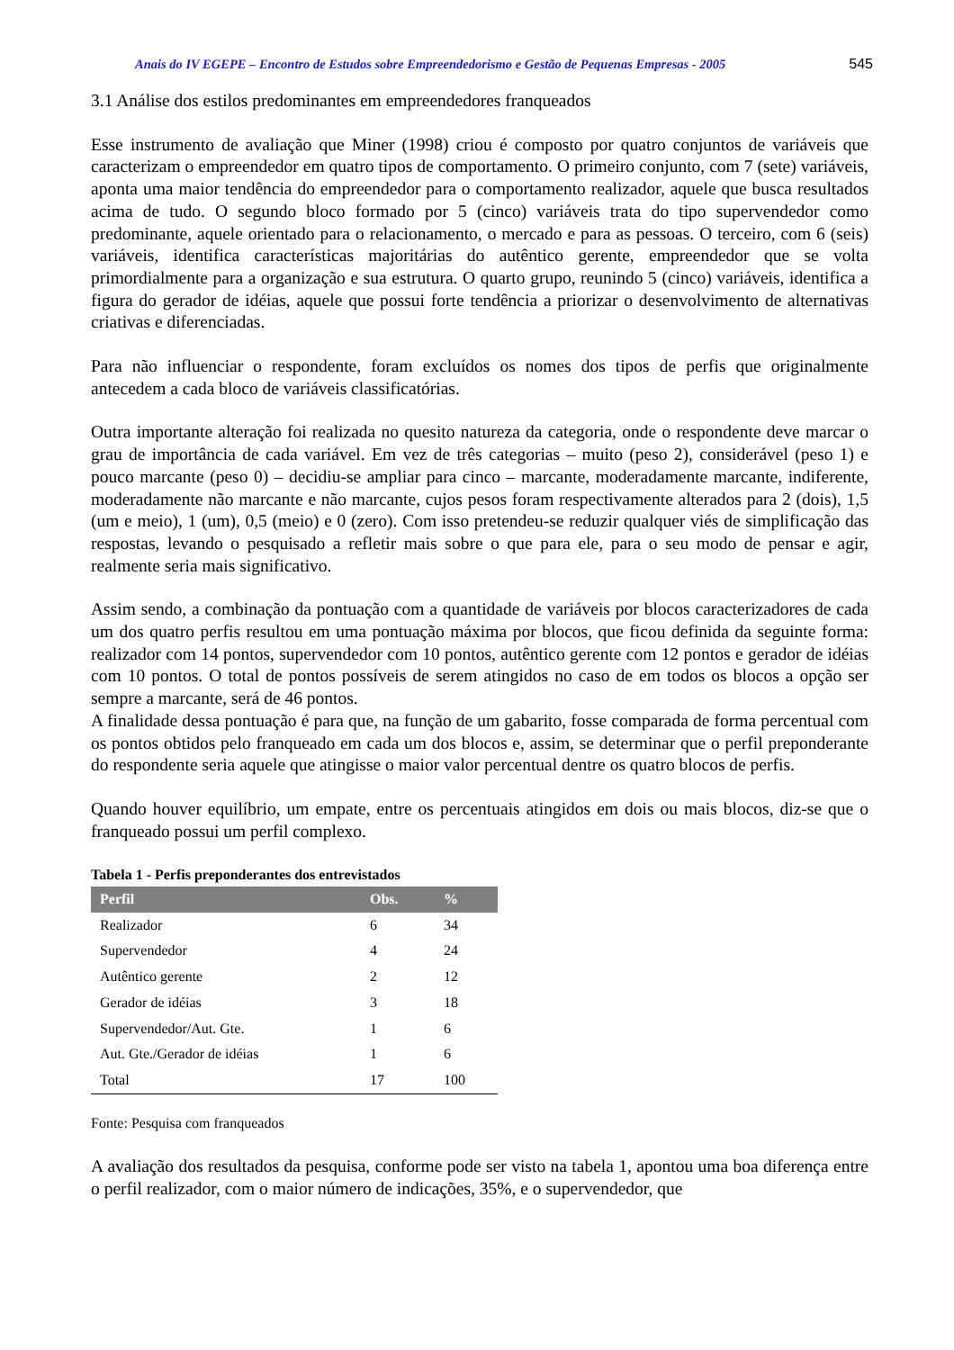Anais do IV EGEPE – Encontro de Estudos sobre Empreendedorismo e Gestão de Pequenas Empresas - 2005 545
3.1 Análise dos estilos predominantes em empreendedores franqueados
Esse instrumento de avaliação que Miner (1998) criou é composto por quatro conjuntos de variáveis que caracterizam o empreendedor em quatro tipos de comportamento. O primeiro conjunto, com 7 (sete) variáveis, aponta uma maior tendência do empreendedor para o comportamento realizador, aquele que busca resultados acima de tudo. O segundo bloco formado por 5 (cinco) variáveis trata do tipo supervendedor como predominante, aquele orientado para o relacionamento, o mercado e para as pessoas. O terceiro, com 6 (seis) variáveis, identifica características majoritárias do autêntico gerente, empreendedor que se volta primordialmente para a organização e sua estrutura. O quarto grupo, reunindo 5 (cinco) variáveis, identifica a figura do gerador de idéias, aquele que possui forte tendência a priorizar o desenvolvimento de alternativas criativas e diferenciadas.
Para não influenciar o respondente, foram excluídos os nomes dos tipos de perfis que originalmente antecedem a cada bloco de variáveis classificatórias.
Outra importante alteração foi realizada no quesito natureza da categoria, onde o respondente deve marcar o grau de importância de cada variável. Em vez de três categorias – muito (peso 2), considerável (peso 1) e pouco marcante (peso 0) – decidiu-se ampliar para cinco – marcante, moderadamente marcante, indiferente, moderadamente não marcante e não marcante, cujos pesos foram respectivamente alterados para 2 (dois), 1,5 (um e meio), 1 (um), 0,5 (meio) e 0 (zero). Com isso pretendeu-se reduzir qualquer viés de simplificação das respostas, levando o pesquisado a refletir mais sobre o que para ele, para o seu modo de pensar e agir, realmente seria mais significativo.
Assim sendo, a combinação da pontuação com a quantidade de variáveis por blocos caracterizadores de cada um dos quatro perfis resultou em uma pontuação máxima por blocos, que ficou definida da seguinte forma: realizador com 14 pontos, supervendedor com 10 pontos, autêntico gerente com 12 pontos e gerador de idéias com 10 pontos. O total de pontos possíveis de serem atingidos no caso de em todos os blocos a opção ser sempre a marcante, será de 46 pontos.
A finalidade dessa pontuação é para que, na função de um gabarito, fosse comparada de forma percentual com os pontos obtidos pelo franqueado em cada um dos blocos e, assim, se determinar que o perfil preponderante do respondente seria aquele que atingisse o maior valor percentual dentre os quatro blocos de perfis.
Quando houver equilíbrio, um empate, entre os percentuais atingidos em dois ou mais blocos, diz-se que o franqueado possui um perfil complexo.
Tabela 1 - Perfis preponderantes dos entrevistados
| Perfil | Obs. | % |
| --- | --- | --- |
| Realizador | 6 | 34 |
| Supervendedor | 4 | 24 |
| Autêntico gerente | 2 | 12 |
| Gerador de idéias | 3 | 18 |
| Supervendedor/Aut. Gte. | 1 | 6 |
| Aut. Gte./Gerador de idéias | 1 | 6 |
| Total | 17 | 100 |
Fonte: Pesquisa com franqueados
A avaliação dos resultados da pesquisa, conforme pode ser visto na tabela 1, apontou uma boa diferença entre o perfil realizador, com o maior número de indicações, 35%, e o supervendedor, que